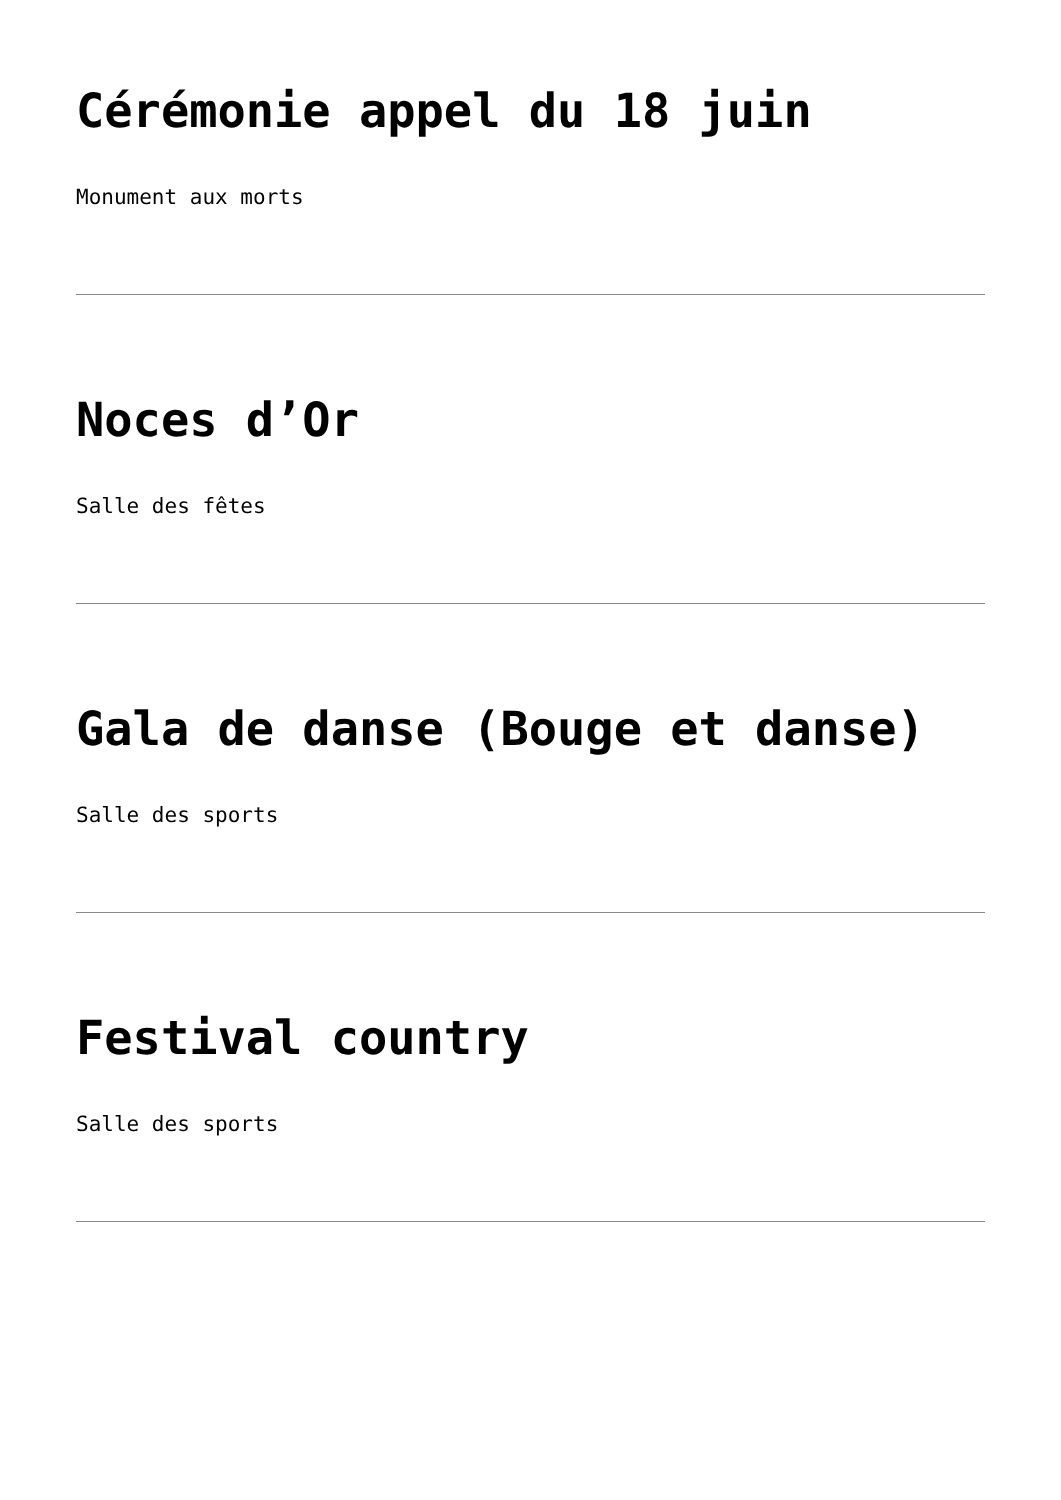Cérémonie appel du 18 juin
Monument aux morts
Noces d’Or
Salle des fêtes
Gala de danse (Bouge et danse)
Salle des sports
Festival country
Salle des sports